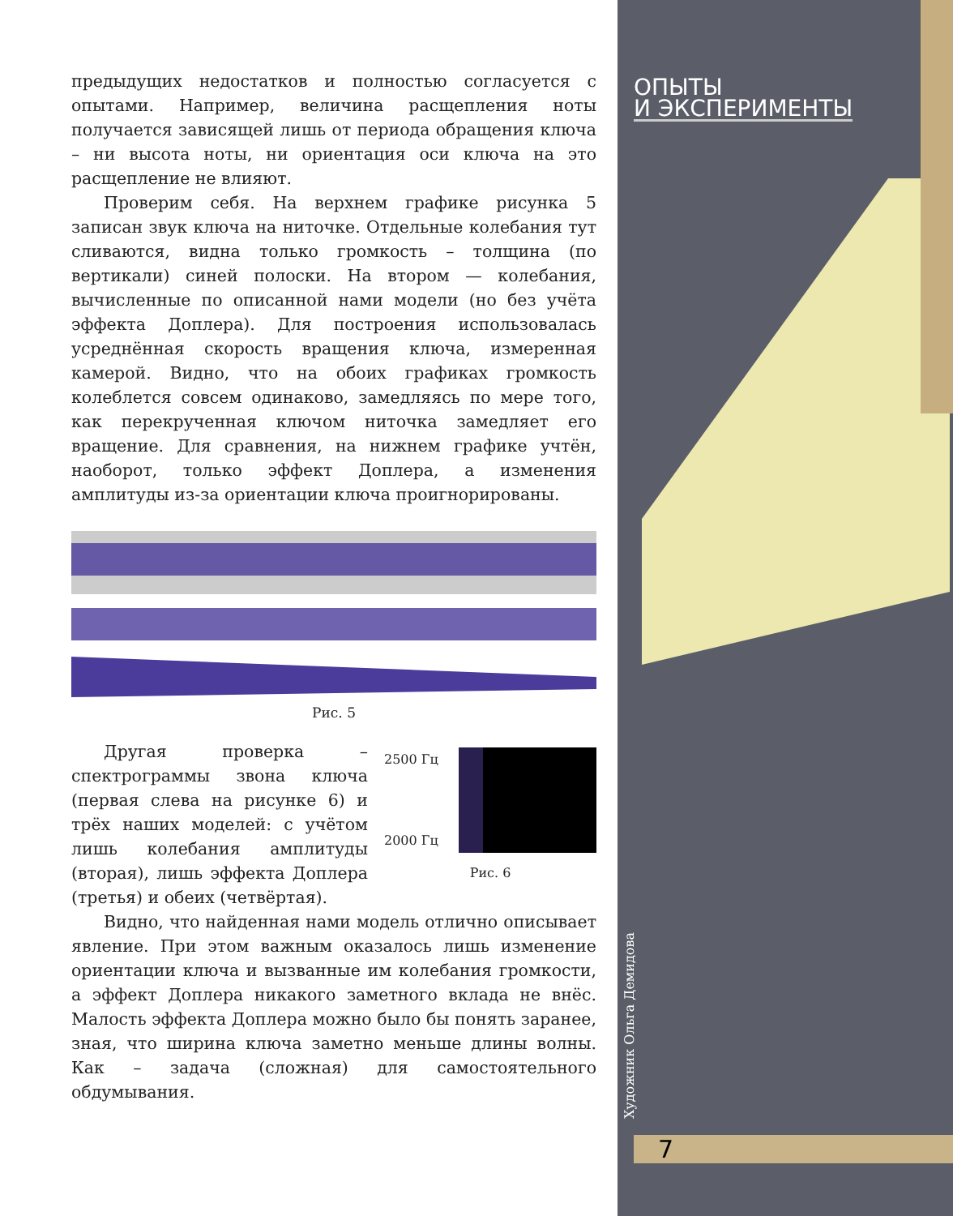предыдущих недостатков и полностью согласуется с опытами. Например, величина расщепления ноты получается зависящей лишь от периода обращения ключа – ни высота ноты, ни ориентация оси ключа на это расщепление не влияют.
Проверим себя. На верхнем графике рисунка 5 записан звук ключа на ниточке. Отдельные колебания тут сливаются, видна только громкость – толщина (по вертикали) синей полоски. На втором — колебания, вычисленные по описанной нами модели (но без учёта эффекта Доплера). Для построения использовалась усреднённая скорость вращения ключа, измеренная камерой. Видно, что на обоих графиках громкость колеблется совсем одинаково, замедляясь по мере того, как перекрученная ключом ниточка замедляет его вращение. Для сравнения, на нижнем графике учтён, наоборот, только эффект Доплера, а изменения амплитуды из-за ориентации ключа проигнорированы.
Рис. 5
Другая проверка – спектрограммы звона ключа (первая слева на рисунке 6) и трёх наших моделей: с учётом лишь колебания амплитуды (вторая), лишь эффекта Доплера (третья) и обеих (четвёртая).
2500 Гц
2000 Гц
Рис. 6
Видно, что найденная нами модель отлично описывает явление. При этом важным оказалось лишь изменение ориентации ключа и вызванные им колебания громкости, а эффект Доплера никакого заметного вклада не внёс. Малость эффекта Доплера можно было бы понять заранее, зная, что ширина ключа заметно меньше длины волны. Как – задача (сложная) для самостоятельного обдумывания.
ОПЫТЫ
И ЭКСПЕРИМЕНТЫ
Художник Ольга Демидова
7